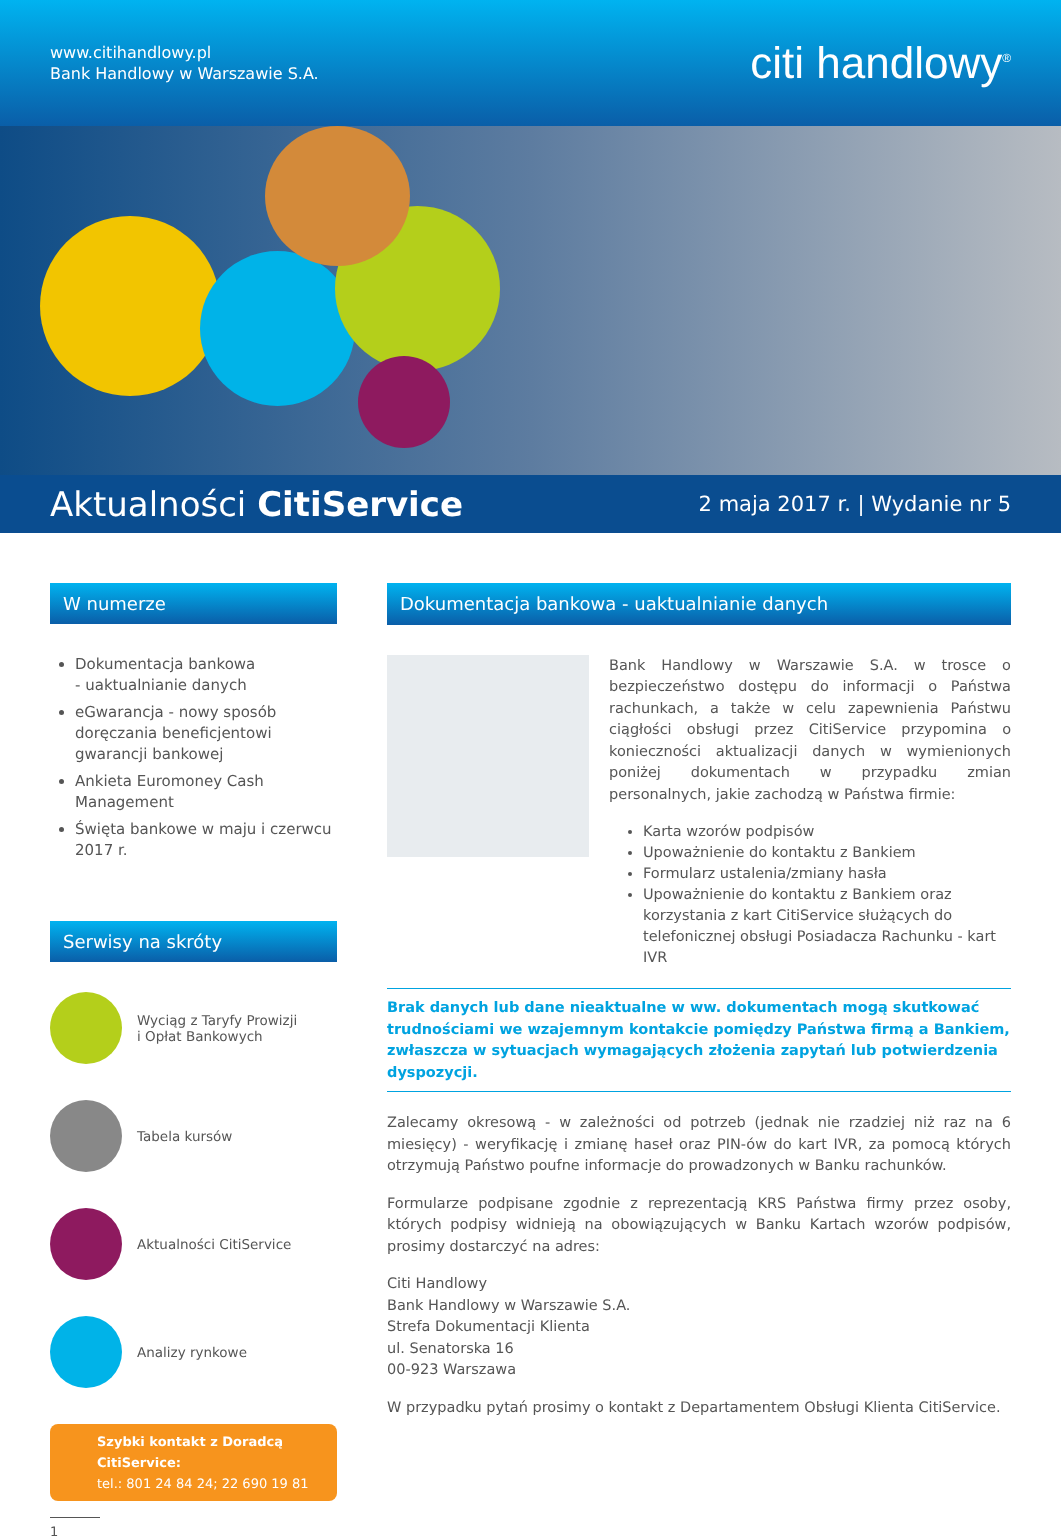www.citihandlowy.pl
Bank Handlowy w Warszawie S.A.
citi handlowy<sup>®</sup>
Aktualności CitiService
2 maja 2017 r. | Wydanie nr 5
W numerze
Dokumentacja bankowa
- uaktualnianie danych
eGwarancja - nowy sposób doręczania beneficjentowi gwarancji bankowej
Ankieta Euromoney Cash Management
Święta bankowe w maju i czerwcu 2017 r.
Serwisy na skróty
Wyciąg z Taryfy Prowizji
i Opłat Bankowych
Tabela kursów
Aktualności CitiService
Analizy rynkowe
Szybki kontakt z Doradcą CitiService:
tel.: 801 24 84 24; 22 690 19 81
1
Dokumentacja bankowa - uaktualnianie danych
Bank Handlowy w Warszawie S.A. w trosce o bezpieczeństwo dostępu do informacji o Państwa rachunkach, a także w celu zapewnienia Państwu ciągłości obsługi przez CitiService przypomina o konieczności aktualizacji danych w wymienionych poniżej dokumentach w przypadku zmian personalnych, jakie zachodzą w Państwa firmie:
Karta wzorów podpisów
Upoważnienie do kontaktu z Bankiem
Formularz ustalenia/zmiany hasła
Upoważnienie do kontaktu z Bankiem oraz korzystania z kart CitiService służących do telefonicznej obsługi Posiadacza Rachunku - kart IVR
Brak danych lub dane nieaktualne w ww. dokumentach mogą skutkować trudnościami we wzajemnym kontakcie pomiędzy Państwa firmą a Bankiem, zwłaszcza w sytuacjach wymagających złożenia zapytań lub potwierdzenia dyspozycji.
Zalecamy okresową - w zależności od potrzeb (jednak nie rzadziej niż raz na 6 miesięcy) - weryfikację i zmianę haseł oraz PIN-ów do kart IVR, za pomocą których otrzymują Państwo poufne informacje do prowadzonych w Banku rachunków.
Formularze podpisane zgodnie z reprezentacją KRS Państwa firmy przez osoby, których podpisy widnieją na obowiązujących w Banku Kartach wzorów podpisów, prosimy dostarczyć na adres:
Citi Handlowy
Bank Handlowy w Warszawie S.A.
Strefa Dokumentacji Klienta
ul. Senatorska 16
00-923 Warszawa
W przypadku pytań prosimy o kontakt z Departamentem Obsługi Klienta CitiService.